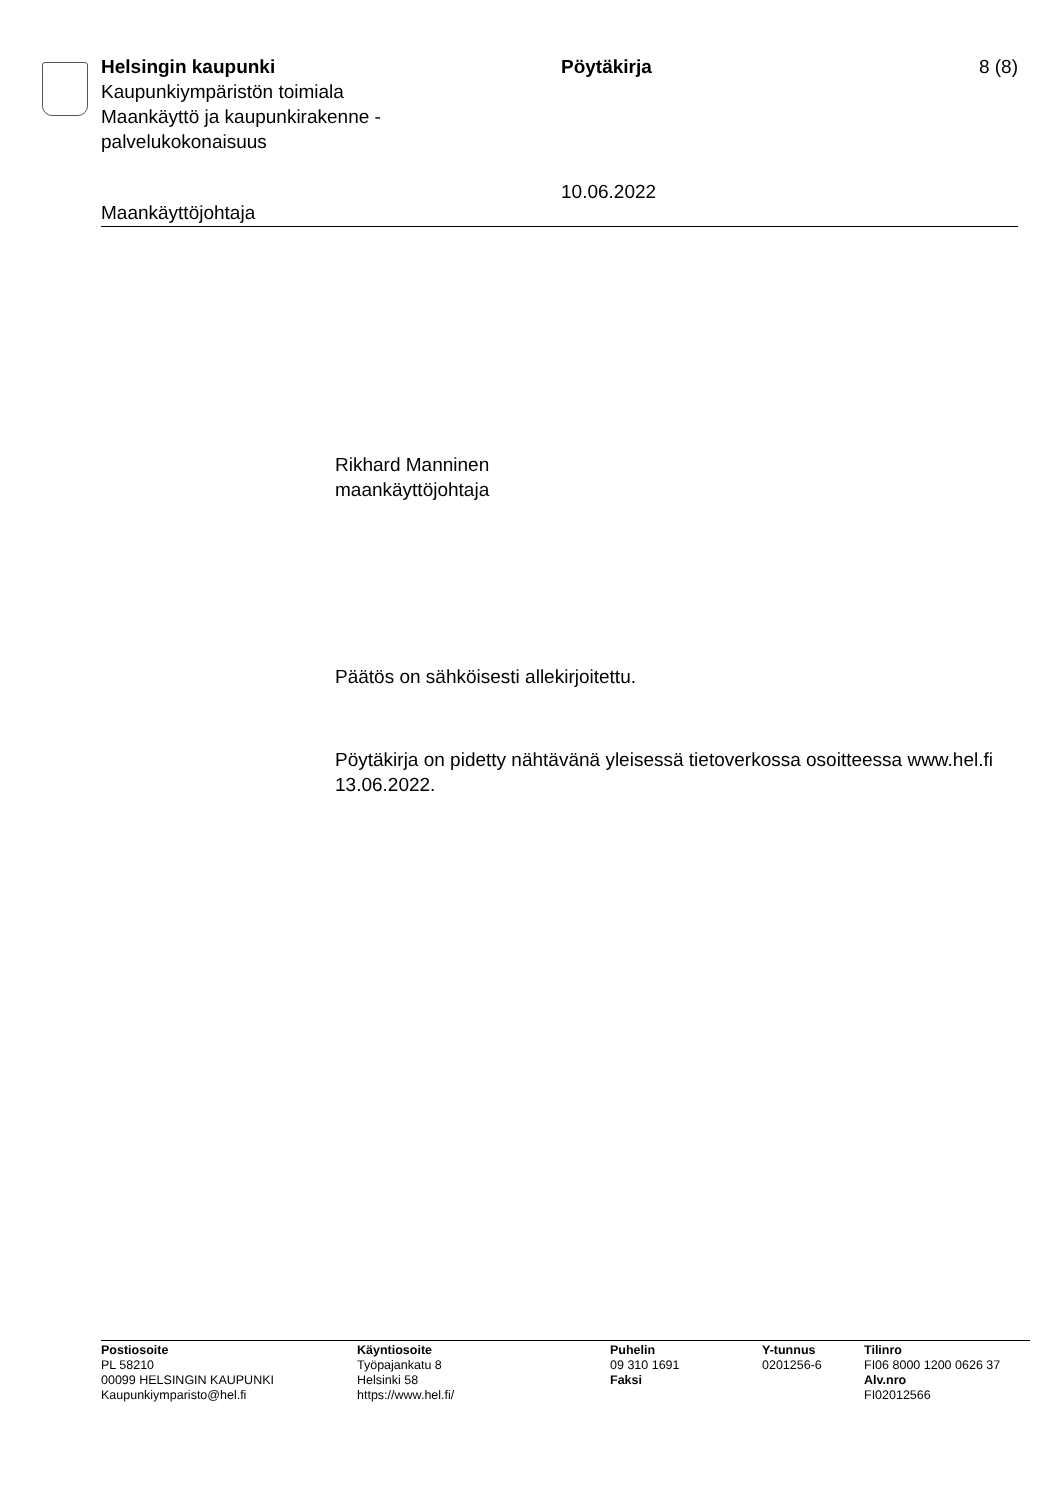Helsingin kaupunki
Kaupunkiympäristön toimiala
Maankäyttö ja kaupunkirakenne -
palvelukokonaisuus
Pöytäkirja
10.06.2022
8 (8)
Maankäyttöjohtaja
Rikhard Manninen
maankäyttöjohtaja
Päätös on sähköisesti allekirjoitettu.
Pöytäkirja on pidetty nähtävänä yleisessä tietoverkossa osoitteessa www.hel.fi 13.06.2022.
Postiosoite
PL 58210
00099 HELSINGIN KAUPUNKI
Kaupunkiymparisto@hel.fi
Käyntiosoite
Työpajankatu 8
Helsinki 58
https://www.hel.fi/
Puhelin
09 310 1691
Faksi
Y-tunnus
0201256-6
Tilinro
FI06 8000 1200 0626 37
Alv.nro
FI02012566